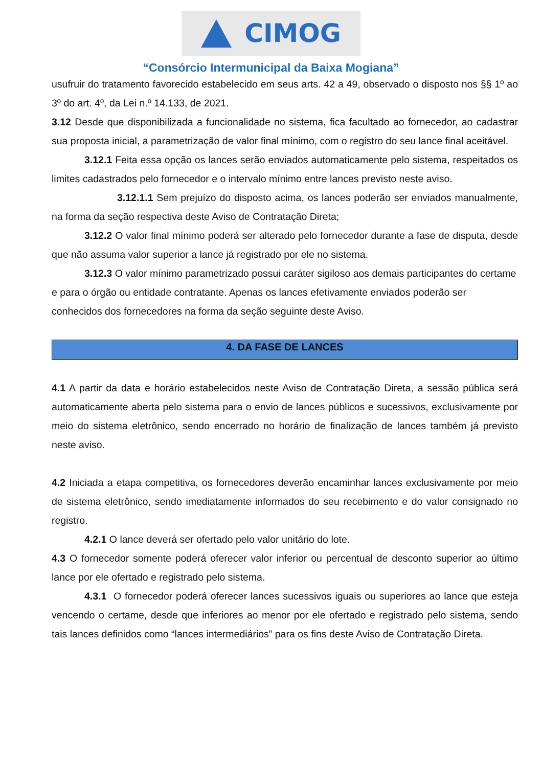CIMOG
“Consórcio Intermunicipal da Baixa Mogiana”
usufruir do tratamento favorecido estabelecido em seus arts. 42 a 49, observado o disposto nos §§ 1º ao 3º do art. 4º, da Lei n.º 14.133, de 2021.
3.12 Desde que disponibilizada a funcionalidade no sistema, fica facultado ao fornecedor, ao cadastrar sua proposta inicial, a parametrização de valor final mínimo, com o registro do seu lance final aceitável.
3.12.1 Feita essa opção os lances serão enviados automaticamente pelo sistema, respeitados os limites cadastrados pelo fornecedor e o intervalo mínimo entre lances previsto neste aviso.
3.12.1.1 Sem prejuízo do disposto acima, os lances poderão ser enviados manualmente, na forma da seção respectiva deste Aviso de Contratação Direta;
3.12.2 O valor final mínimo poderá ser alterado pelo fornecedor durante a fase de disputa, desde que não assuma valor superior a lance já registrado por ele no sistema.
3.12.3 O valor mínimo parametrizado possui caráter sigiloso aos demais participantes do certame e para o órgão ou entidade contratante. Apenas os lances efetivamente enviados poderão ser conhecidos dos fornecedores na forma da seção seguinte deste Aviso.
4. DA FASE DE LANCES
4.1 A partir da data e horário estabelecidos neste Aviso de Contratação Direta, a sessão pública será automaticamente aberta pelo sistema para o envio de lances públicos e sucessivos, exclusivamente por meio do sistema eletrônico, sendo encerrado no horário de finalização de lances também já previsto neste aviso.
4.2 Iniciada a etapa competitiva, os fornecedores deverão encaminhar lances exclusivamente por meio de sistema eletrônico, sendo imediatamente informados do seu recebimento e do valor consignado no registro.
4.2.1 O lance deverá ser ofertado pelo valor unitário do lote.
4.3 O fornecedor somente poderá oferecer valor inferior ou percentual de desconto superior ao último lance por ele ofertado e registrado pelo sistema.
4.3.1 O fornecedor poderá oferecer lances sucessivos iguais ou superiores ao lance que esteja vencendo o certame, desde que inferiores ao menor por ele ofertado e registrado pelo sistema, sendo tais lances definidos como “lances intermediários” para os fins deste Aviso de Contratação Direta.